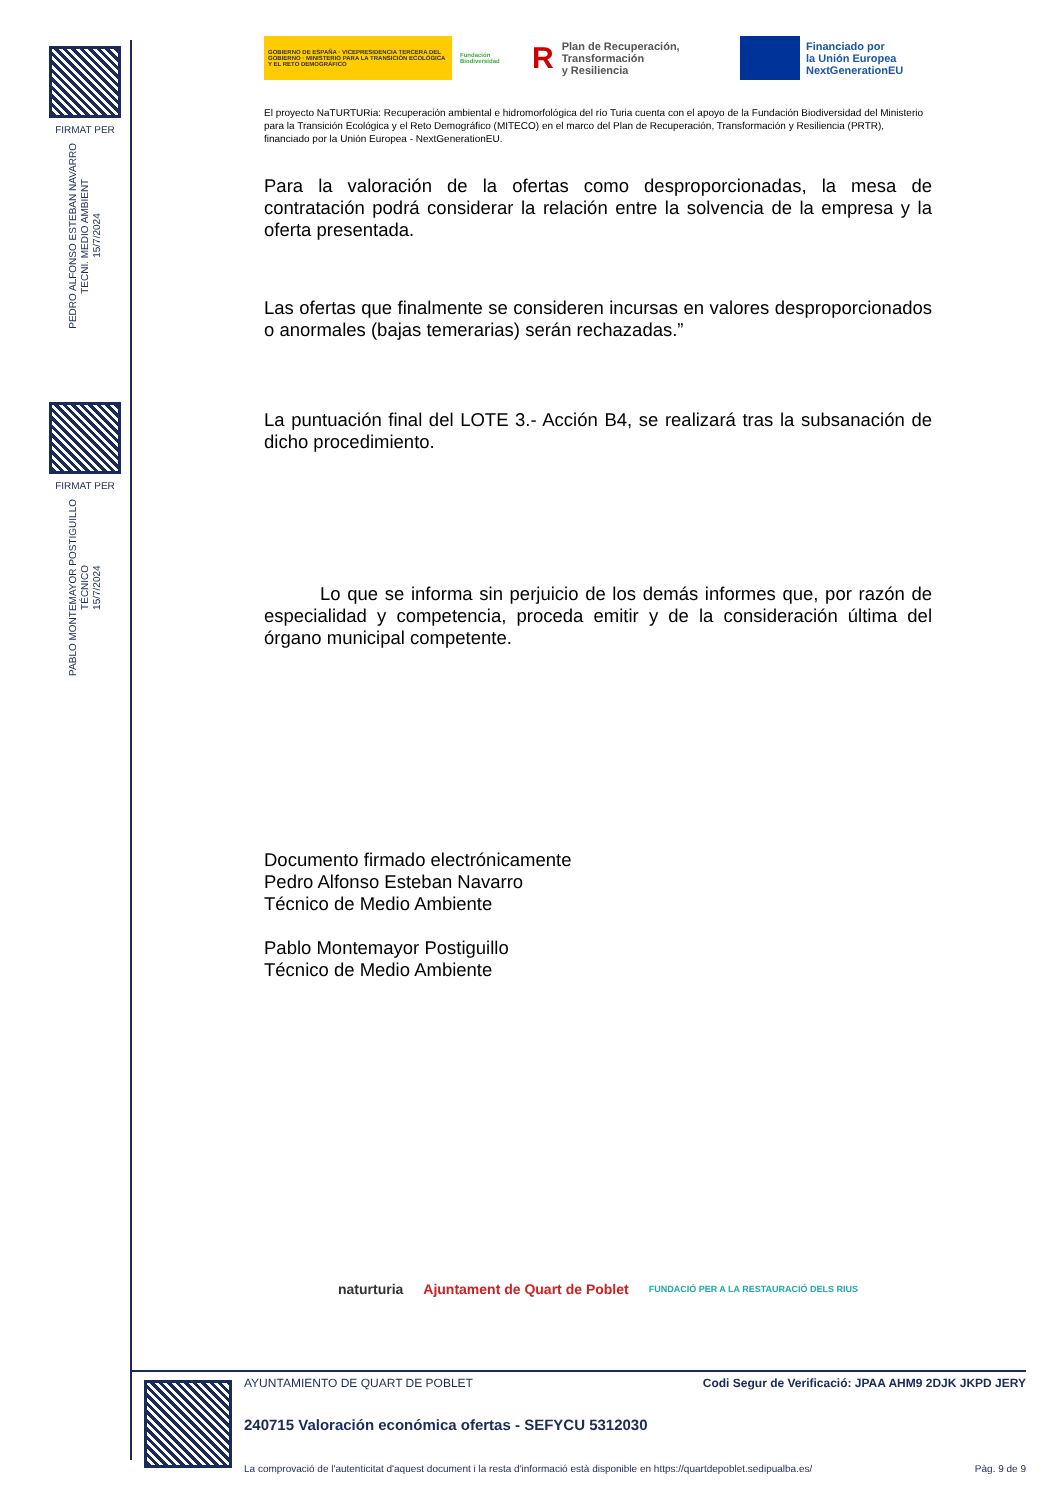FIRMAT PER
PEDRO ALFONSO ESTEBAN NAVARRO
TECNI. MEDIO AMBIENT
15/7/2024
FIRMAT PER
PABLO MONTEMAYOR POSTIGUILLO
TÉCNICO
15/7/2024
GOBIERNO DE ESPAÑA · VICEPRESIDENCIA TERCERA DEL GOBIERNO · MINISTERIO PARA LA TRANSICIÓN ECOLÓGICA Y EL RETO DEMOGRÁFICO
Fundación Biodiversidad
R Plan de Recuperación,
Transformación
y Resiliencia
Financiado por
la Unión Europea
NextGenerationEU
El proyecto NaTURTURia: Recuperación ambiental e hidromorfológica del río Turia cuenta con el apoyo de la Fundación Biodiversidad del Ministerio para la Transición Ecológica y el Reto Demográfico (MITECO) en el marco del Plan de Recuperación, Transformación y Resiliencia (PRTR), financiado por la Unión Europea - NextGenerationEU.
Para la valoración de la ofertas como desproporcionadas, la mesa de contratación podrá considerar la relación entre la solvencia de la empresa y la oferta presentada.
Las ofertas que finalmente se consideren incursas en valores desproporcionados o anormales (bajas temerarias) serán rechazadas.”
La puntuación final del LOTE 3.- Acción B4, se realizará tras la subsanación de dicho procedimiento.
Lo que se informa sin perjuicio de los demás informes que, por razón de especialidad y competencia, proceda emitir y de la consideración última del órgano municipal competente.
Documento firmado electrónicamente
Pedro Alfonso Esteban Navarro
Técnico de Medio Ambiente
Pablo Montemayor Postiguillo
Técnico de Medio Ambiente
naturturia Ajuntament de Quart de Poblet FUNDACIÓ PER A LA RESTAURACIÓ DELS RIUS
AYUNTAMIENTO DE QUART DE POBLET Codi Segur de Verificació: JPAA AHM9 2DJK JKPD JERY
240715 Valoración económica ofertas - SEFYCU 5312030
La comprovació de l'autenticitat d'aquest document i la resta d'informació està disponible en https://quartdepoblet.sedipualba.es/ Pàg. 9 de 9